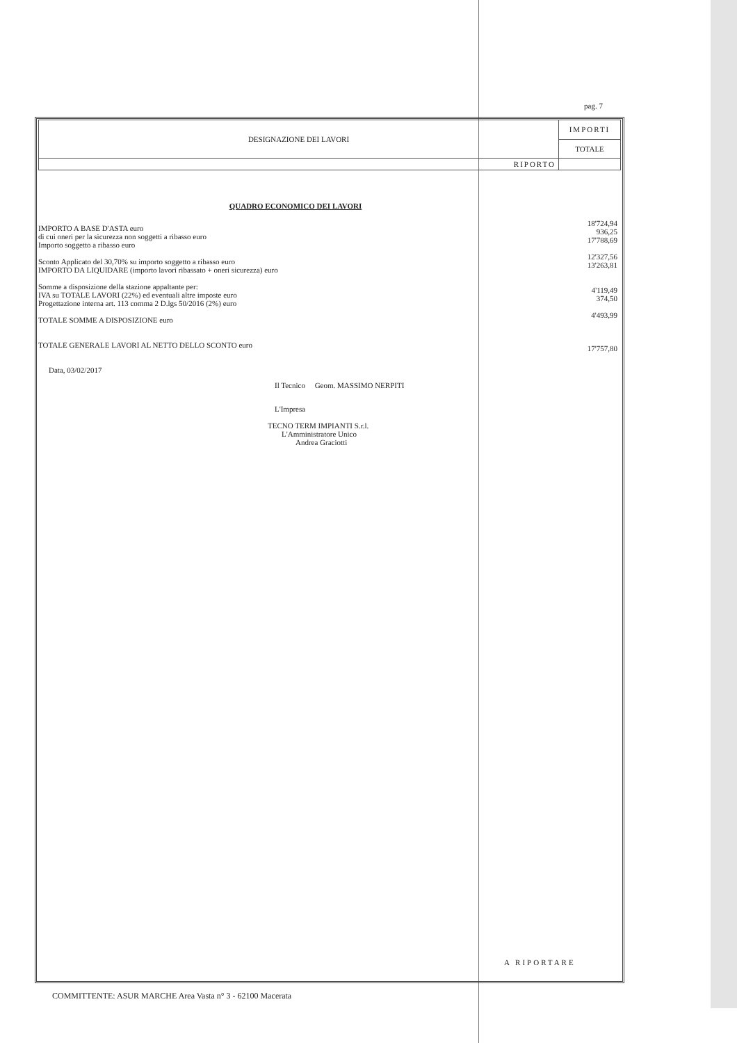pag. 7
| DESIGNAZIONE DEI LAVORI | IMPORTI |
| | TOTALE |
| RIPORTO | |
QUADRO ECONOMICO DEI LAVORI
IMPORTO A BASE D'ASTA euro
di cui oneri per la sicurezza non soggetti a ribasso euro
Importo soggetto a ribasso euro
Sconto Applicato del 30,70% su importo soggetto a ribasso euro
IMPORTO DA LIQUIDARE (importo lavori ribassato + oneri sicurezza) euro
Somme a disposizione della stazione appaltante per:
IVA su TOTALE LAVORI (22%) ed eventuali altre imposte euro
Progettazione interna art. 113 comma 2 D.lgs 50/2016 (2%) euro
TOTALE SOMME A DISPOSIZIONE euro
TOTALE GENERALE LAVORI AL NETTO DELLO SCONTO euro
Data, 03/02/2017
Il Tecnico Geom. MASSIMO NERPITI
L'Impresa
TECNO TERM IMPIANTI S.r.l.
L'Amministratore Unico
Andrea Graciotti
18'724,94
936,25
17'788,69
12'327,56
13'263,81
4'119,49
374,50
4'493,99
17'757,80
A RIPORTARE
COMMITTENTE: ASUR MARCHE Area Vasta n° 3 - 62100 Macerata